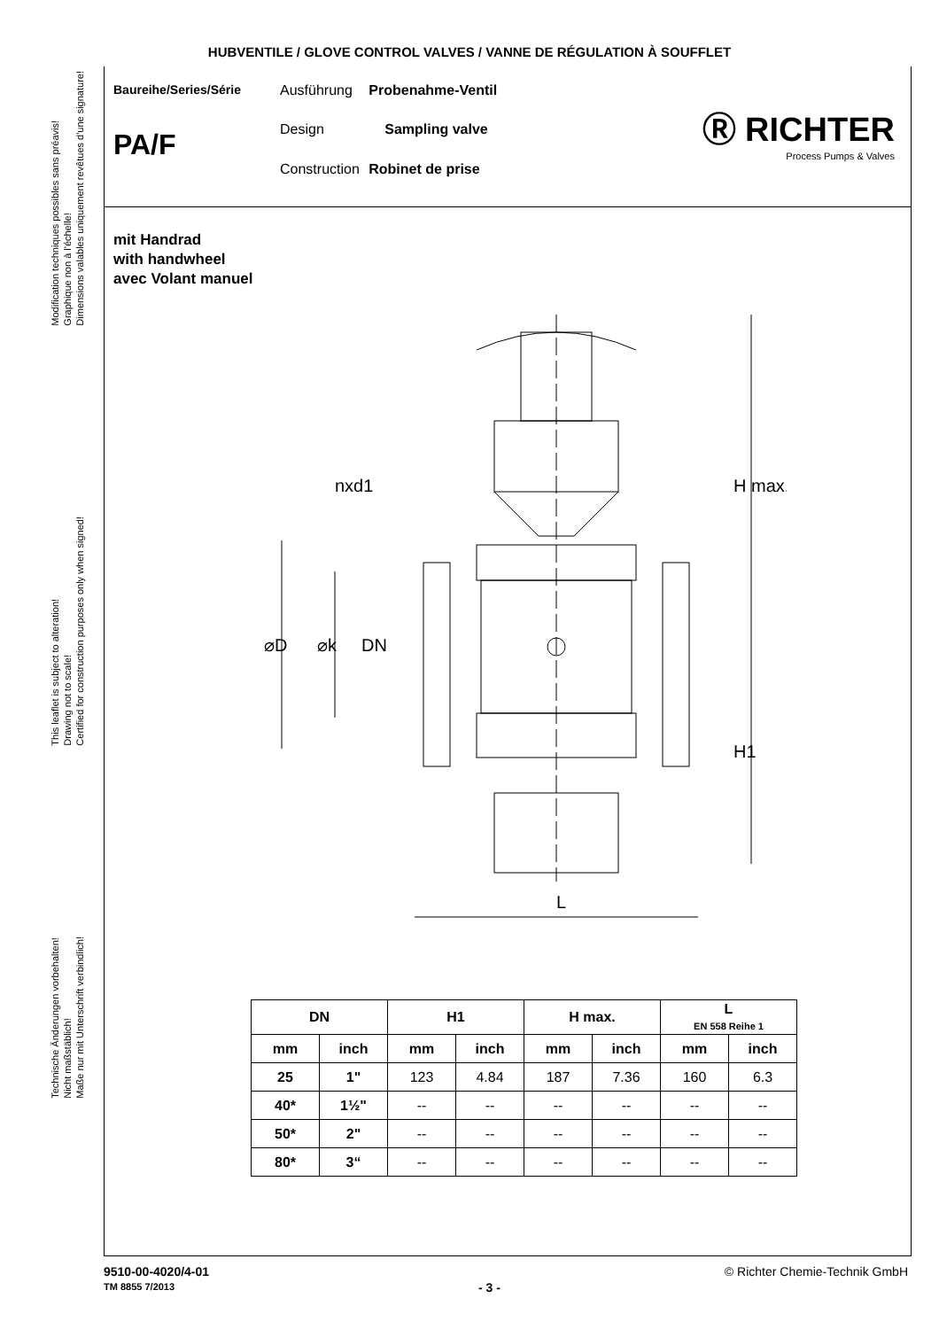HUBVENTILE / GLOVE CONTROL VALVES / VANNE DE RÉGULATION À SOUFFLET
Modification techniques possibles sans préavis!
Graphique non à l'échelle!
Dimensions valables uniquement revêtues d'une signature!
This leaflet is subject to alteration!
Drawing not to scale!
Certified for construction purposes only when signed!
Technische Änderungen vorbehalten!
Nicht maßstäblich!
Maße nur mit Unterschrift verbindlich!
Baureihe/Series/Série
PA/F
Ausführung Probenahme-Ventil
Design Sampling valve
Construction Robinet de prise
Ⓡ RICHTER
Process Pumps & Valves
mit Handrad
with handwheel
avec Volant manuel
nxd1
L
H1
H max.
⌀D
⌀k
DN
| DN | | H1 | | H max. | | L EN 558 Reihe 1 | |
| --- | --- | --- | --- | --- | --- | --- | --- |
| mm | inch | mm | inch | mm | inch | mm | inch |
| 25 | 1" | 123 | 4.84 | 187 | 7.36 | 160 | 6.3 |
| 40* | 1½" | -- | -- | -- | -- | -- | -- |
| 50* | 2" | -- | -- | -- | -- | -- | -- |
| 80* | 3“ | -- | -- | -- | -- | -- | -- |
9510-00-4020/4-01
TM 8855 7/2013
- 3 -
© Richter Chemie-Technik GmbH